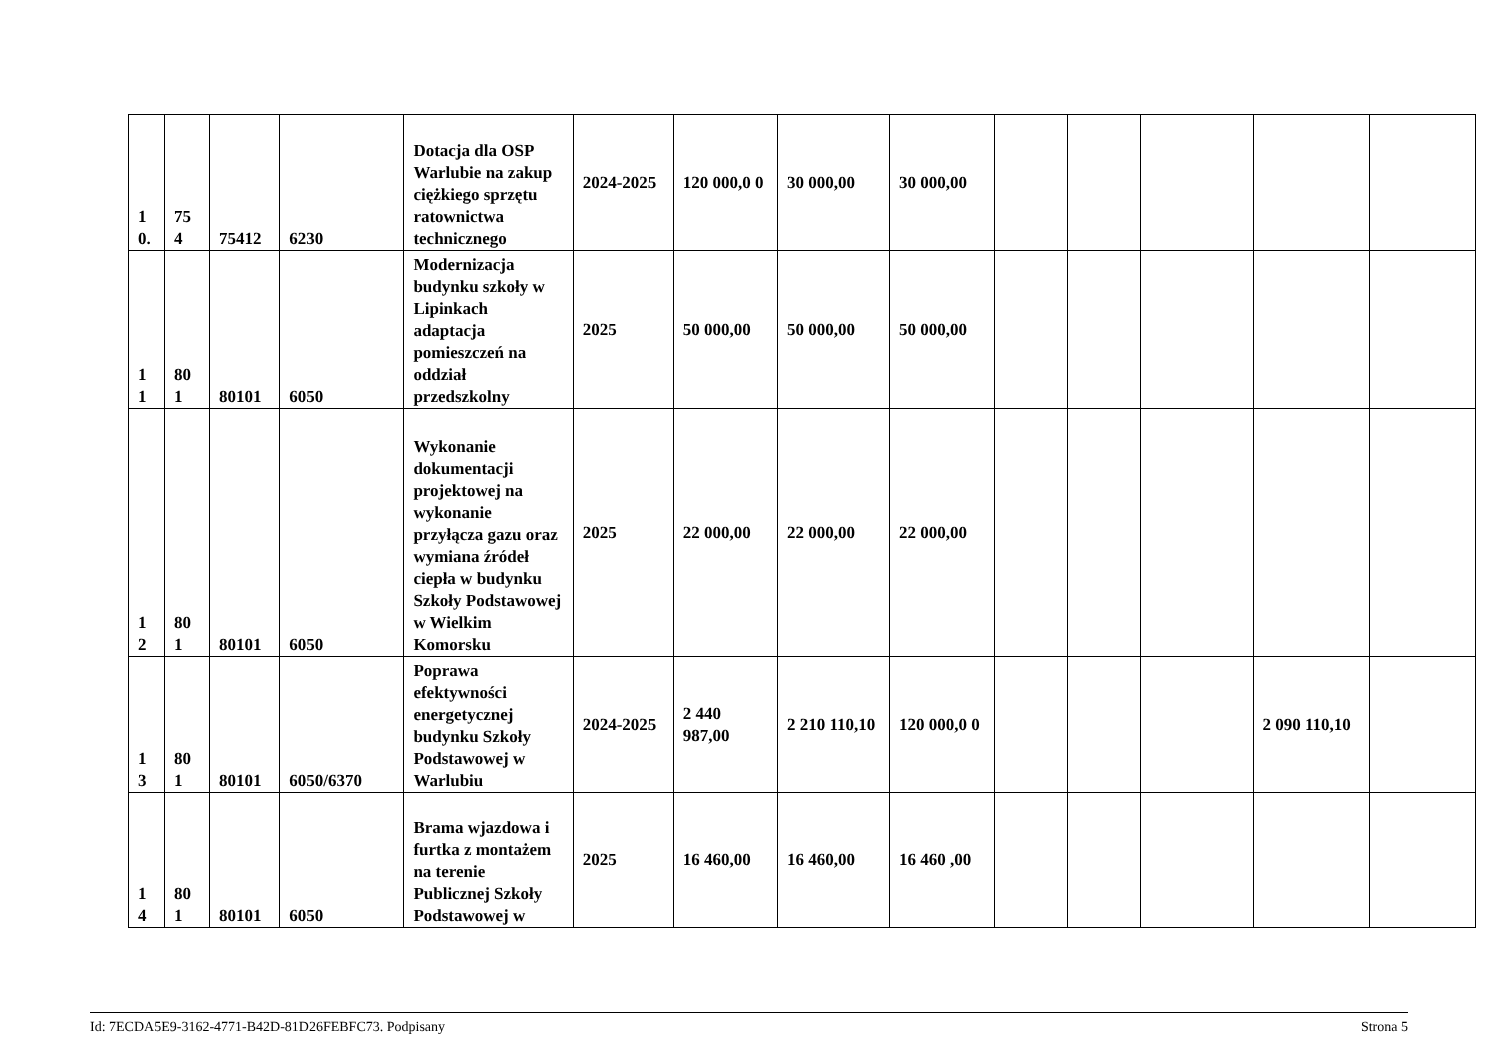| 1 0. | 75 4 | 75412 | 6230 | Dotacja dla OSP Warlubie na zakup ciężkiego sprzętu ratownictwa technicznego | 2024-2025 | 120 000,0 0 | 30 000,00 | 30 000,00 | | | | | |
| 1 1 | 80 1 | 80101 | 6050 | Modernizacja budynku szkoły w Lipinkach adaptacja pomieszczeń na oddział przedszkolny | 2025 | 50 000,00 | 50 000,00 | 50 000,00 | | | | | |
| 1 2 | 80 1 | 80101 | 6050 | Wykonanie dokumentacji projektowej na wykonanie przyłącza gazu oraz wymiana źródeł ciepła w budynku Szkoły Podstawowej w Wielkim Komorsku | 2025 | 22 000,00 | 22 000,00 | 22 000,00 | | | | | |
| 1 3 | 80 1 | 80101 | 6050/6370 | Poprawa efektywności energetycznej budynku Szkoły Podstawowej w Warlubiu | 2024-2025 | 2 440 987,00 | 2 210 110,10 | 120 000,0 0 | | | | 2 090 110,10 | |
| 1 4 | 80 1 | 80101 | 6050 | Brama wjazdowa i furtka z montażem na terenie Publicznej Szkoły Podstawowej w | 2025 | 16 460,00 | 16 460,00 | 16 460 ,00 | | | | | |
Id: 7ECDA5E9-3162-4771-B42D-81D26FEBFC73. Podpisany Strona 5